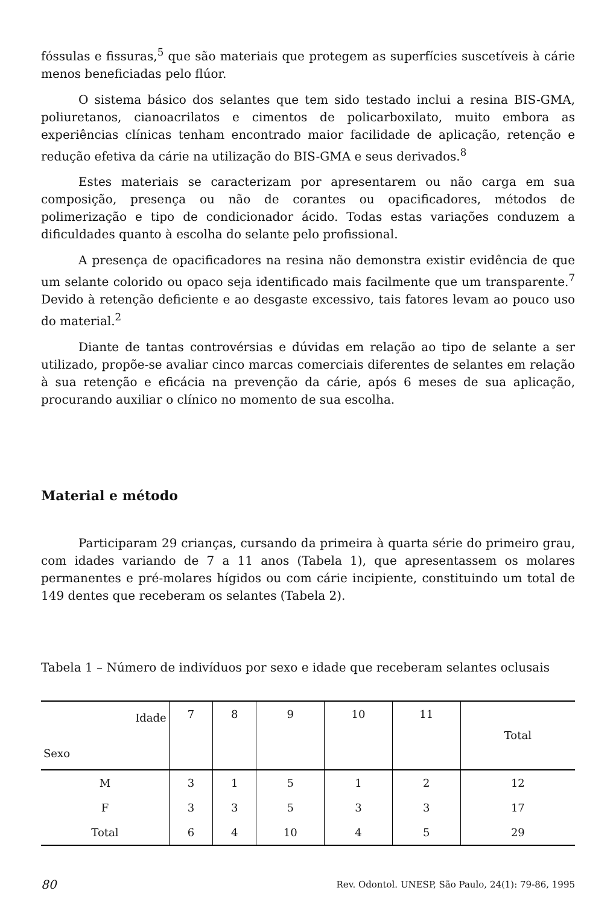fóssulas e fissuras,<sup>5</sup> que são materiais que protegem as superfícies suscetíveis à cárie menos beneficiadas pelo flúor.
O sistema básico dos selantes que tem sido testado inclui a resina BIS-GMA, poliuretanos, cianoacrilatos e cimentos de policarboxilato, muito embora as experiências clínicas tenham encontrado maior facilidade de aplicação, retenção e redução efetiva da cárie na utilização do BIS-GMA e seus derivados.<sup>8</sup>
Estes materiais se caracterizam por apresentarem ou não carga em sua composição, presença ou não de corantes ou opacificadores, métodos de polimerização e tipo de condicionador ácido. Todas estas variações conduzem a dificuldades quanto à escolha do selante pelo profissional.
A presença de opacificadores na resina não demonstra existir evidência de que um selante colorido ou opaco seja identificado mais facilmente que um transparente.<sup>7</sup> Devido à retenção deficiente e ao desgaste excessivo, tais fatores levam ao pouco uso do material.<sup>2</sup>
Diante de tantas controvérsias e dúvidas em relação ao tipo de selante a ser utilizado, propõe-se avaliar cinco marcas comerciais diferentes de selantes em relação à sua retenção e eficácia na prevenção da cárie, após 6 meses de sua aplicação, procurando auxiliar o clínico no momento de sua escolha.
Material e método
Participaram 29 crianças, cursando da primeira à quarta série do primeiro grau, com idades variando de 7 a 11 anos (Tabela 1), que apresentassem os molares permanentes e pré-molares hígidos ou com cárie incipiente, constituindo um total de 149 dentes que receberam os selantes (Tabela 2).
Tabela 1 – Número de indivíduos por sexo e idade que receberam selantes oclusais
| Idade Sexo | 7 | 8 | 9 | 10 | 11 | Total |
| --- | --- | --- | --- | --- | --- | --- |
| M | 3 | 1 | 5 | 1 | 2 | 12 |
| F | 3 | 3 | 5 | 3 | 3 | 17 |
| Total | 6 | 4 | 10 | 4 | 5 | 29 |
80 Rev. Odontol. UNESP, São Paulo, 24(1): 79-86, 1995